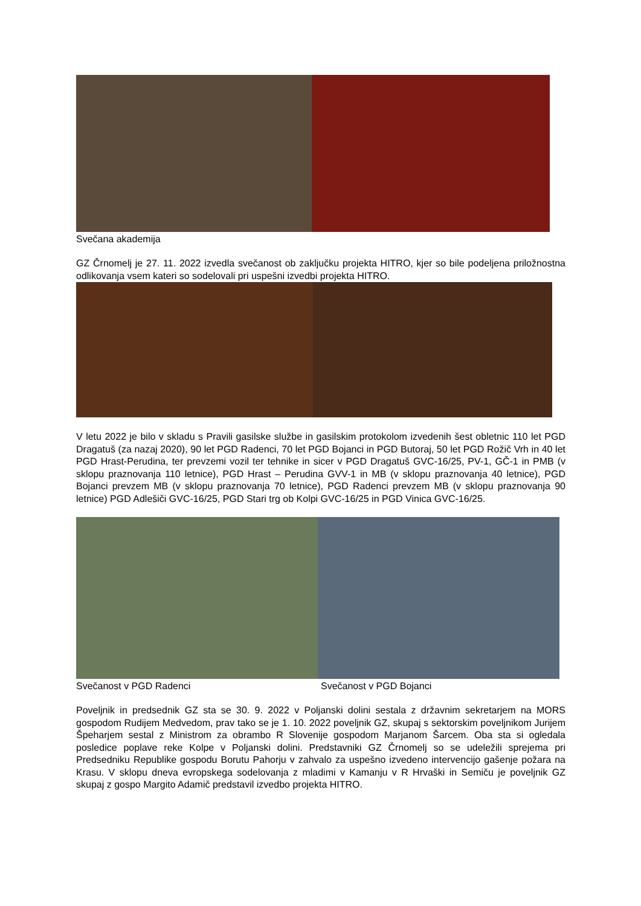Svečana akademija
GZ Črnomelj je 27. 11. 2022 izvedla svečanost ob zaključku projekta HITRO, kjer so bile podeljena priložnostna odlikovanja vsem kateri so sodelovali pri uspešni izvedbi projekta HITRO.
V letu 2022 je bilo v skladu s Pravili gasilske službe in gasilskim protokolom izvedenih šest obletnic 110 let PGD Dragatuš (za nazaj 2020), 90 let PGD Radenci, 70 let PGD Bojanci in PGD Butoraj, 50 let PGD Rožič Vrh in 40 let PGD Hrast-Perudina, ter prevzemi vozil ter tehnike in sicer v PGD Dragatuš GVC-16/25, PV-1, GČ-1 in PMB (v sklopu praznovanja 110 letnice), PGD Hrast – Perudina GVV-1 in MB (v sklopu praznovanja 40 letnice), PGD Bojanci prevzem MB (v sklopu praznovanja 70 letnice), PGD Radenci prevzem MB (v sklopu praznovanja 90 letnice) PGD Adlešiči GVC-16/25, PGD Stari trg ob Kolpi GVC-16/25 in PGD Vinica GVC-16/25.
Svečanost v PGD Radenci Svečanost v PGD Bojanci
Poveljnik in predsednik GZ sta se 30. 9. 2022 v Poljanski dolini sestala z državnim sekretarjem na MORS gospodom Rudijem Medvedom, prav tako se je 1. 10. 2022 poveljnik GZ, skupaj s sektorskim poveljnikom Jurijem Špeharjem sestal z Ministrom za obrambo R Slovenije gospodom Marjanom Šarcem. Oba sta si ogledala posledice poplave reke Kolpe v Poljanski dolini. Predstavniki GZ Črnomelj so se udeležili sprejema pri Predsedniku Republike gospodu Borutu Pahorju v zahvalo za uspešno izvedeno intervencijo gašenje požara na Krasu. V sklopu dneva evropskega sodelovanja z mladimi v Kamanju v R Hrvaški in Semiču je poveljnik GZ skupaj z gospo Margito Adamič predstavil izvedbo projekta HITRO.